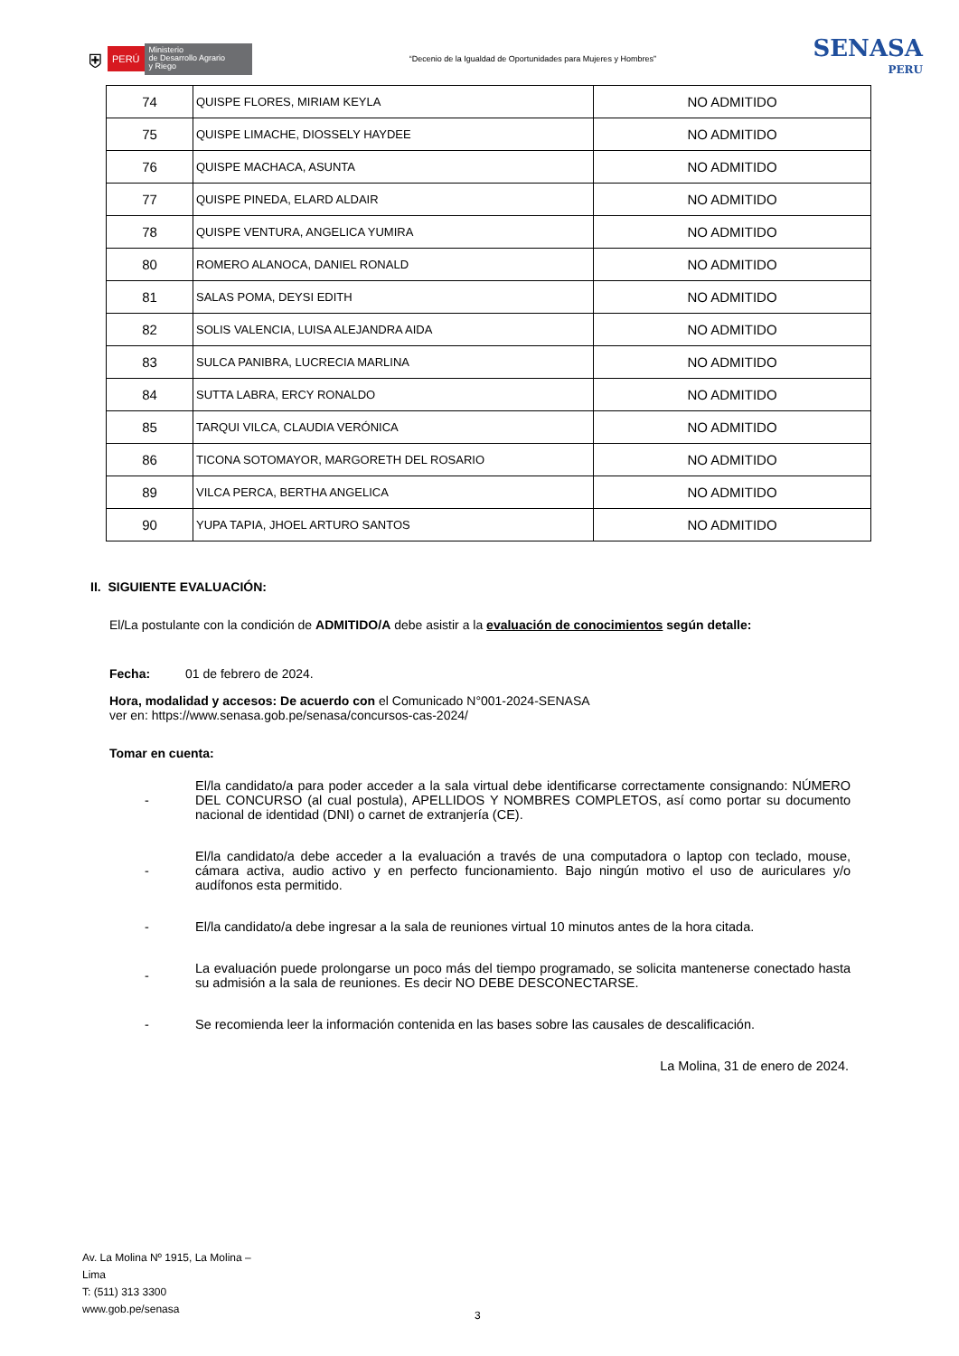⛨ PERÚ Ministerio
de Desarrollo Agrario
y Riego
“Decenio de la Igualdad de Oportunidades para Mujeres y Hombres”
SENASA
PERU
| 74 | QUISPE FLORES, MIRIAM KEYLA | NO ADMITIDO |
| 75 | QUISPE LIMACHE, DIOSSELY HAYDEE | NO ADMITIDO |
| 76 | QUISPE MACHACA, ASUNTA | NO ADMITIDO |
| 77 | QUISPE PINEDA, ELARD ALDAIR | NO ADMITIDO |
| 78 | QUISPE VENTURA, ANGELICA YUMIRA | NO ADMITIDO |
| 80 | ROMERO ALANOCA, DANIEL RONALD | NO ADMITIDO |
| 81 | SALAS POMA, DEYSI EDITH | NO ADMITIDO |
| 82 | SOLIS VALENCIA, LUISA ALEJANDRA AIDA | NO ADMITIDO |
| 83 | SULCA PANIBRA, LUCRECIA MARLINA | NO ADMITIDO |
| 84 | SUTTA LABRA, ERCY RONALDO | NO ADMITIDO |
| 85 | TARQUI VILCA, CLAUDIA VERÓNICA | NO ADMITIDO |
| 86 | TICONA SOTOMAYOR, MARGORETH DEL ROSARIO | NO ADMITIDO |
| 89 | VILCA PERCA, BERTHA ANGELICA | NO ADMITIDO |
| 90 | YUPA TAPIA, JHOEL ARTURO SANTOS | NO ADMITIDO |
II. SIGUIENTE EVALUACIÓN:
El/La postulante con la condición de ADMITIDO/A debe asistir a la evaluación de conocimientos según detalle:
Fecha: 01 de febrero de 2024.
Hora, modalidad y accesos: De acuerdo con el Comunicado N°001-2024-SENASA
ver en: https://www.senasa.gob.pe/senasa/concursos-cas-2024/
Tomar en cuenta:
- El/la candidato/a para poder acceder a la sala virtual debe identificarse correctamente consignando: NÚMERO DEL CONCURSO (al cual postula), APELLIDOS Y NOMBRES COMPLETOS, así como portar su documento nacional de identidad (DNI) o carnet de extranjería (CE).
- El/la candidato/a debe acceder a la evaluación a través de una computadora o laptop con teclado, mouse, cámara activa, audio activo y en perfecto funcionamiento. Bajo ningún motivo el uso de auriculares y/o audífonos esta permitido.
- El/la candidato/a debe ingresar a la sala de reuniones virtual 10 minutos antes de la hora citada.
- La evaluación puede prolongarse un poco más del tiempo programado, se solicita mantenerse conectado hasta su admisión a la sala de reuniones. Es decir NO DEBE DESCONECTARSE.
- Se recomienda leer la información contenida en las bases sobre las causales de descalificación.
La Molina, 31 de enero de 2024.
Av. La Molina Nº 1915, La Molina –
Lima
T: (511) 313 3300
www.gob.pe/senasa
3